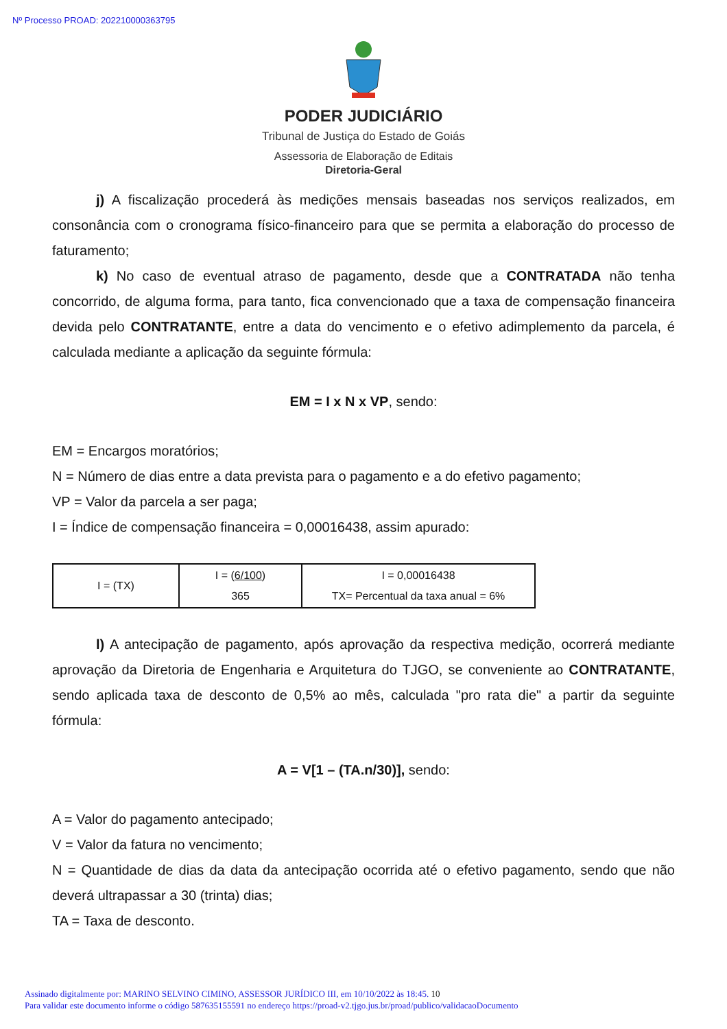Nº Processo PROAD: 202210000363795
PODER JUDICIÁRIO
Tribunal de Justiça do Estado de Goiás
Assessoria de Elaboração de Editais
Diretoria-Geral
j) A fiscalização procederá às medições mensais baseadas nos serviços realizados, em consonância com o cronograma físico-financeiro para que se permita a elaboração do processo de faturamento;
k) No caso de eventual atraso de pagamento, desde que a CONTRATADA não tenha concorrido, de alguma forma, para tanto, fica convencionado que a taxa de compensação financeira devida pelo CONTRATANTE, entre a data do vencimento e o efetivo adimplemento da parcela, é calculada mediante a aplicação da seguinte fórmula:
EM = I x N x VP, sendo:
EM = Encargos moratórios;
N = Número de dias entre a data prevista para o pagamento e a do efetivo pagamento;
VP = Valor da parcela a ser paga;
I = Índice de compensação financeira = 0,00016438, assim apurado:
| I = (TX) | I = ( 6/100 ) 365 | I = 0,00016438 TX= Percentual da taxa anual = 6% |
l) A antecipação de pagamento, após aprovação da respectiva medição, ocorrerá mediante aprovação da Diretoria de Engenharia e Arquitetura do TJGO, se conveniente ao CONTRATANTE, sendo aplicada taxa de desconto de 0,5% ao mês, calculada "pro rata die" a partir da seguinte fórmula:
A = V[1 – (TA.n/30)], sendo:
A = Valor do pagamento antecipado;
V = Valor da fatura no vencimento;
N = Quantidade de dias da data da antecipação ocorrida até o efetivo pagamento, sendo que não deverá ultrapassar a 30 (trinta) dias;
TA = Taxa de desconto.
Assinado digitalmente por: MARINO SELVINO CIMINO, ASSESSOR JURÍDICO III, em 10/10/2022 às 18:45. 10
Para validar este documento informe o código 587635155591 no endereço https://proad-v2.tjgo.jus.br/proad/publico/validacaoDocumento